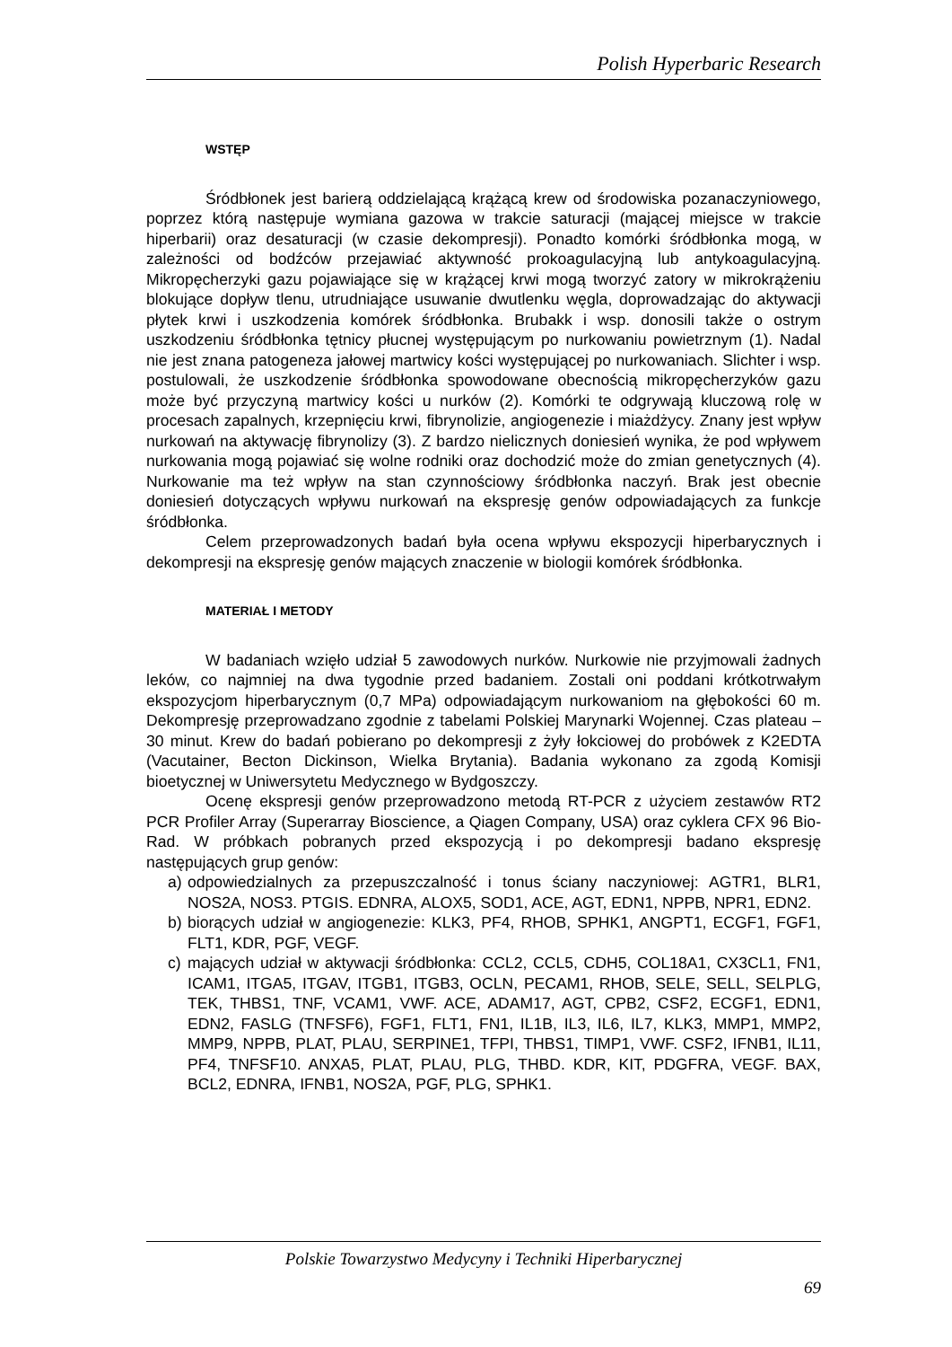Polish Hyperbaric Research
WSTĘP
Śródbłonek jest barierą oddzielającą krążącą krew od środowiska pozanaczyniowego, poprzez którą następuje wymiana gazowa w trakcie saturacji (mającej miejsce w trakcie hiperbarii) oraz desaturacji (w czasie dekompresji). Ponadto komórki śródbłonka mogą, w zależności od bodźców przejawiać aktywność prokoagulacyjną lub antykoagulacyjną. Mikropęcherzyki gazu pojawiające się w krążącej krwi mogą tworzyć zatory w mikrokrążeniu blokujące dopływ tlenu, utrudniające usuwanie dwutlenku węgla, doprowadzając do aktywacji płytek krwi i uszkodzenia komórek śródbłonka. Brubakk i wsp. donosili także o ostrym uszkodzeniu śródbłonka tętnicy płucnej występującym po nurkowaniu powietrznym (1). Nadal nie jest znana patogeneza jałowej martwicy kości występującej po nurkowaniach. Slichter i wsp. postulowali, że uszkodzenie śródbłonka spowodowane obecnością mikropęcherzyków gazu może być przyczyną martwicy kości u nurków (2). Komórki te odgrywają kluczową rolę w procesach zapalnych, krzepnięciu krwi, fibrynolizie, angiogenezie i miażdżycy. Znany jest wpływ nurkowań na aktywację fibrynolizy (3). Z bardzo nielicznych doniesień wynika, że pod wpływem nurkowania mogą pojawiać się wolne rodniki oraz dochodzić może do zmian genetycznych (4). Nurkowanie ma też wpływ na stan czynnościowy śródbłonka naczyń. Brak jest obecnie doniesień dotyczących wpływu nurkowań na ekspresję genów odpowiadających za funkcje śródbłonka.
Celem przeprowadzonych badań była ocena wpływu ekspozycji hiperbarycznych i dekompresji na ekspresję genów mających znaczenie w biologii komórek śródbłonka.
MATERIAŁ I METODY
W badaniach wzięło udział 5 zawodowych nurków. Nurkowie nie przyjmowali żadnych leków, co najmniej na dwa tygodnie przed badaniem. Zostali oni poddani krótkotrwałym ekspozycjom hiperbarycznym (0,7 MPa) odpowiadającym nurkowaniom na głębokości 60 m. Dekompresję przeprowadzano zgodnie z tabelami Polskiej Marynarki Wojennej. Czas plateau – 30 minut. Krew do badań pobierano po dekompresji z żyły łokciowej do probówek z K2EDTA (Vacutainer, Becton Dickinson, Wielka Brytania). Badania wykonano za zgodą Komisji bioetycznej w Uniwersytetu Medycznego w Bydgoszczy.
Ocenę ekspresji genów przeprowadzono metodą RT-PCR z użyciem zestawów RT2 PCR Profiler Array (Superarray Bioscience, a Qiagen Company, USA) oraz cyklera CFX 96 Bio-Rad. W próbkach pobranych przed ekspozycją i po dekompresji badano ekspresję następujących grup genów:
a) odpowiedzialnych za przepuszczalność i tonus ściany naczyniowej: AGTR1, BLR1, NOS2A, NOS3. PTGIS. EDNRA, ALOX5, SOD1, ACE, AGT, EDN1, NPPB, NPR1, EDN2.
b) biorących udział w angiogenezie: KLK3, PF4, RHOB, SPHK1, ANGPT1, ECGF1, FGF1, FLT1, KDR, PGF, VEGF.
c) mających udział w aktywacji śródbłonka: CCL2, CCL5, CDH5, COL18A1, CX3CL1, FN1, ICAM1, ITGA5, ITGAV, ITGB1, ITGB3, OCLN, PECAM1, RHOB, SELE, SELL, SELPLG, TEK, THBS1, TNF, VCAM1, VWF. ACE, ADAM17, AGT, CPB2, CSF2, ECGF1, EDN1, EDN2, FASLG (TNFSF6), FGF1, FLT1, FN1, IL1B, IL3, IL6, IL7, KLK3, MMP1, MMP2, MMP9, NPPB, PLAT, PLAU, SERPINE1, TFPI, THBS1, TIMP1, VWF. CSF2, IFNB1, IL11, PF4, TNFSF10. ANXA5, PLAT, PLAU, PLG, THBD. KDR, KIT, PDGFRA, VEGF. BAX, BCL2, EDNRA, IFNB1, NOS2A, PGF, PLG, SPHK1.
Polskie Towarzystwo Medycyny i Techniki Hiperbarycznej
69